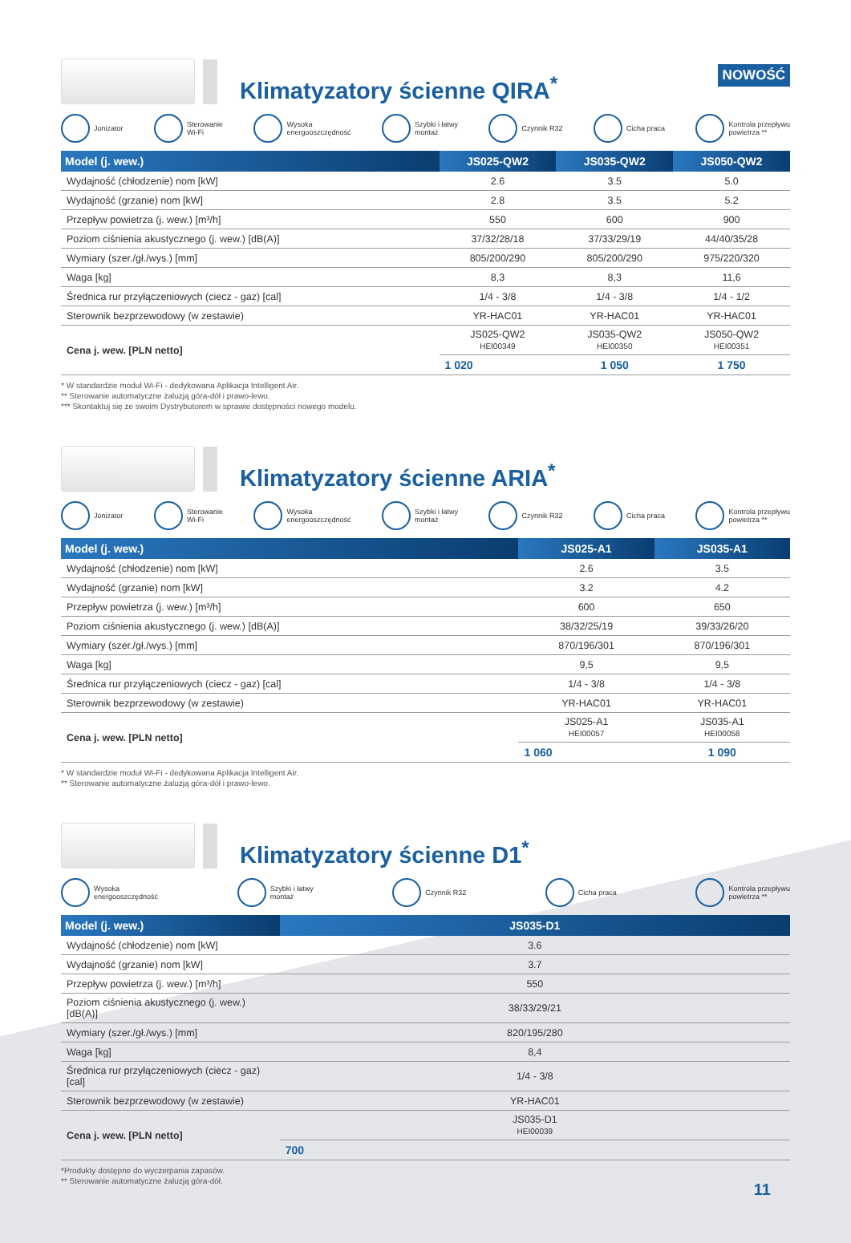Klimatyzatory ścienne QIRA<sup>*</sup>
NOWOŚĆ
Jonizator Sterowanie
Wi-Fi Wysoka
energooszczędność Szybki i łatwy
montaż Czynnik R32 Cicha praca Kontrola przepływu
powietrza **
| Model (j. wew.) | JS025-QW2 | JS035-QW2 | JS050-QW2 |
| --- | --- | --- | --- |
| Wydajność (chłodzenie) nom [kW] | 2.6 | 3.5 | 5.0 |
| Wydajność (grzanie) nom [kW] | 2.8 | 3.5 | 5.2 |
| Przepływ powietrza (j. wew.) [m³/h] | 550 | 600 | 900 |
| Poziom ciśnienia akustycznego (j. wew.) [dB(A)] | 37/32/28/18 | 37/33/29/19 | 44/40/35/28 |
| Wymiary (szer./gł./wys.) [mm] | 805/200/290 | 805/200/290 | 975/220/320 |
| Waga [kg] | 8,3 | 8,3 | 11,6 |
| Średnica rur przyłączeniowych (ciecz - gaz) [cal] | 1/4 - 3/8 | 1/4 - 3/8 | 1/4 - 1/2 |
| Sterownik bezprzewodowy (w zestawie) | YR-HAC01 | YR-HAC01 | YR-HAC01 |
| Cena j. wew. [PLN netto] | JS025-QW2 HEI00349 | JS035-QW2 HEI00350 | JS050-QW2 HEI00351 |
| | 1 020 | 1 050 | 1 750 |
* W standardzie moduł Wi-Fi - dedykowana Aplikacja Intelligent Air.
** Sterowanie automatyczne żaluzją góra-dół i prawo-lewo.
*** Skontaktuj się ze swoim Dystrybutorem w sprawie dostępności nowego modelu.
Klimatyzatory ścienne ARIA<sup>*</sup>
Jonizator Sterowanie
Wi-Fi Wysoka
energooszczędność Szybki i łatwy
montaż Czynnik R32 Cicha praca Kontrola przepływu
powietrza **
| Model (j. wew.) | JS025-A1 | JS035-A1 |
| --- | --- | --- |
| Wydajność (chłodzenie) nom [kW] | 2.6 | 3.5 |
| Wydajność (grzanie) nom [kW] | 3.2 | 4.2 |
| Przepływ powietrza (j. wew.) [m³/h] | 600 | 650 |
| Poziom ciśnienia akustycznego (j. wew.) [dB(A)] | 38/32/25/19 | 39/33/26/20 |
| Wymiary (szer./gł./wys.) [mm] | 870/196/301 | 870/196/301 |
| Waga [kg] | 9,5 | 9,5 |
| Średnica rur przyłączeniowych (ciecz - gaz) [cal] | 1/4 - 3/8 | 1/4 - 3/8 |
| Sterownik bezprzewodowy (w zestawie) | YR-HAC01 | YR-HAC01 |
| Cena j. wew. [PLN netto] | JS025-A1 HEI00057 | JS035-A1 HEI00058 |
| | 1 060 | 1 090 |
* W standardzie moduł Wi-Fi - dedykowana Aplikacja Intelligent Air.
** Sterowanie automatyczne żaluzją góra-dół i prawo-lewo.
Klimatyzatory ścienne D1<sup>*</sup>
Wysoka
energooszczędność Szybki i łatwy
montaż Czynnik R32 Cicha praca Kontrola przepływu
powietrza **
| Model (j. wew.) | JS035-D1 |
| --- | --- |
| Wydajność (chłodzenie) nom [kW] | 3.6 |
| Wydajność (grzanie) nom [kW] | 3.7 |
| Przepływ powietrza (j. wew.) [m³/h] | 550 |
| Poziom ciśnienia akustycznego (j. wew.) [dB(A)] | 38/33/29/21 |
| Wymiary (szer./gł./wys.) [mm] | 820/195/280 |
| Waga [kg] | 8,4 |
| Średnica rur przyłączeniowych (ciecz - gaz) [cal] | 1/4 - 3/8 |
| Sterownik bezprzewodowy (w zestawie) | YR-HAC01 |
| Cena j. wew. [PLN netto] | JS035-D1 HEI00039 |
| | 700 |
*Produkty dostępne do wyczerpania zapasów.
** Sterowanie automatyczne żaluzją góra-dół.
11